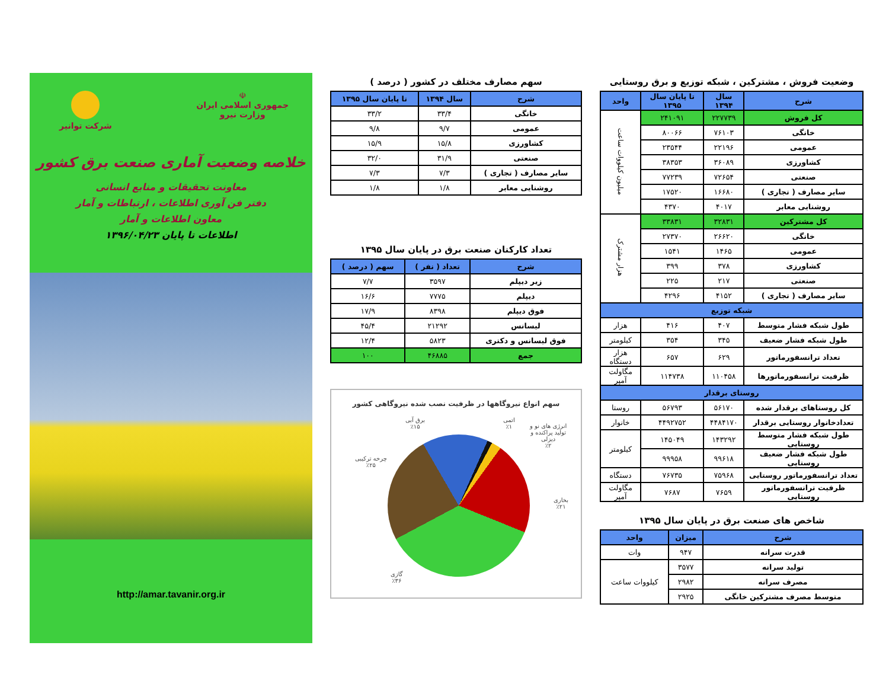وضعیت فروش ، مشترکین ، شبکه توزیع و برق روستایی
| شرح | سال ۱۳۹۴ | تا پایان سال ۱۳۹۵ | واحد |
| --- | --- | --- | --- |
| کل فروش | ۲۲۷۷۳۹ | ۲۴۱۰۹۱ | میلیون کیلووات ساعت |
| خانگی | ۷۶۱۰۳ | ۸۰۰۶۶ | |
| عمومی | ۲۲۱۹۶ | ۲۳۵۴۴ | |
| کشاورزی | ۳۶۰۸۹ | ۳۸۳۵۳ | |
| صنعتی | ۷۲۶۵۴ | ۷۷۲۳۹ | |
| سایر مصارف ( تجاری ) | ۱۶۶۸۰ | ۱۷۵۲۰ | |
| روشنایی معابر | ۴۰۱۷ | ۴۳۷۰ | |
| کل مشترکین | ۳۲۸۳۱ | ۳۳۸۳۱ | هزار مشترک |
| خانگی | ۲۶۶۲۰ | ۲۷۳۷۰ | |
| عمومی | ۱۴۶۵ | ۱۵۴۱ | |
| کشاورزی | ۳۷۸ | ۳۹۹ | |
| صنعتی | ۲۱۷ | ۲۲۵ | |
| سایر مصارف ( تجاری ) | ۴۱۵۲ | ۴۲۹۶ | |
| شبکه توزیع | | | |
| طول شبکه فشار متوسط | ۴۰۷ | ۴۱۶ | هزار |
| طول شبکه فشار ضعیف | ۳۴۵ | ۳۵۴ | کیلومتر |
| تعداد ترانسفورماتور | ۶۲۹ | ۶۵۷ | هزار دستگاه |
| ظرفیت ترانسفورماتورها | ۱۱۰۴۵۸ | ۱۱۴۷۳۸ | مگاولت آمپر |
| روستای برقدار | | | |
| کل روستاهای برقدار شده | ۵۶۱۷۰ | ۵۶۷۹۳ | روستا |
| تعدادخانوار روستایی برقدار | ۴۴۸۴۱۷۰ | ۴۴۹۲۷۵۲ | خانوار |
| طول شبکه فشار متوسط روستایی | ۱۴۳۲۹۲ | ۱۴۵۰۴۹ | کیلومتر |
| طول شبکه فشار ضعیف روستایی | ۹۹۶۱۸ | ۹۹۹۵۸ | |
| تعداد ترانسفورماتور روستایی | ۷۵۹۶۸ | ۷۶۷۳۵ | دستگاه |
| ظرفیت ترانسفورماتور روستایی | ۷۶۵۹ | ۷۶۸۷ | مگاولت آمپر |
شاخص های صنعت برق در پایان سال ۱۳۹۵
| شرح | میزان | واحد |
| --- | --- | --- |
| قدرت سرانه | ۹۴۷ | وات |
| تولید سرانه | ۳۵۷۷ | کیلووات ساعت |
| مصرف سرانه | ۲۹۸۲ | |
| متوسط مصرف مشترکین خانگی | ۲۹۲۵ | |
سهم مصارف مختلف در کشور ( درصد )
| شرح | سال ۱۳۹۴ | تا پایان سال ۱۳۹۵ |
| --- | --- | --- |
| خانگی | ۳۳/۴ | ۳۳/۲ |
| عمومی | ۹/۷ | ۹/۸ |
| کشاورزی | ۱۵/۸ | ۱۵/۹ |
| صنعتی | ۳۱/۹ | ۳۲/۰ |
| سایر مصارف ( تجاری ) | ۷/۳ | ۷/۳ |
| روشنایی معابر | ۱/۸ | ۱/۸ |
تعداد کارکنان صنعت برق در پایان سال ۱۳۹۵
| شرح | تعداد ( نفر ) | سهم ( درصد ) |
| --- | --- | --- |
| زیر دیپلم | ۳۵۹۷ | ۷/۷ |
| دیپلم | ۷۷۷۵ | ۱۶/۶ |
| فوق دیپلم | ۸۳۹۸ | ۱۷/۹ |
| لیسانس | ۲۱۲۹۲ | ۴۵/۴ |
| فوق لیسانس و دکتری | ۵۸۲۳ | ۱۲/۴ |
| جمع | ۴۶۸۸۵ | ۱۰۰ |
سهم انواع نیروگاهها در ظرفیت نصب شده نیروگاهی کشور
برق آبی
٪۱۵
اتمی
٪۱
انرژی های نو و
تولید پراکنده و
دیزلی
٪۲
چرخه ترکیبی
٪۲۵
بخاری
٪۲۱
گازی
٪۳۶
☫
جمهوری اسلامی ایران
وزارت نیرو
شرکت توانیر
خلاصه وضعیت آماری صنعت برق کشور
معاونت تحقیقات و منابع انسانی
دفتر فن آوری اطلاعات ، ارتباطات و آمار
معاون اطلاعات و آمار
اطلاعات تا پایان ۱۳۹۶/۰۴/۲۳
http://amar.tavanir.org.ir